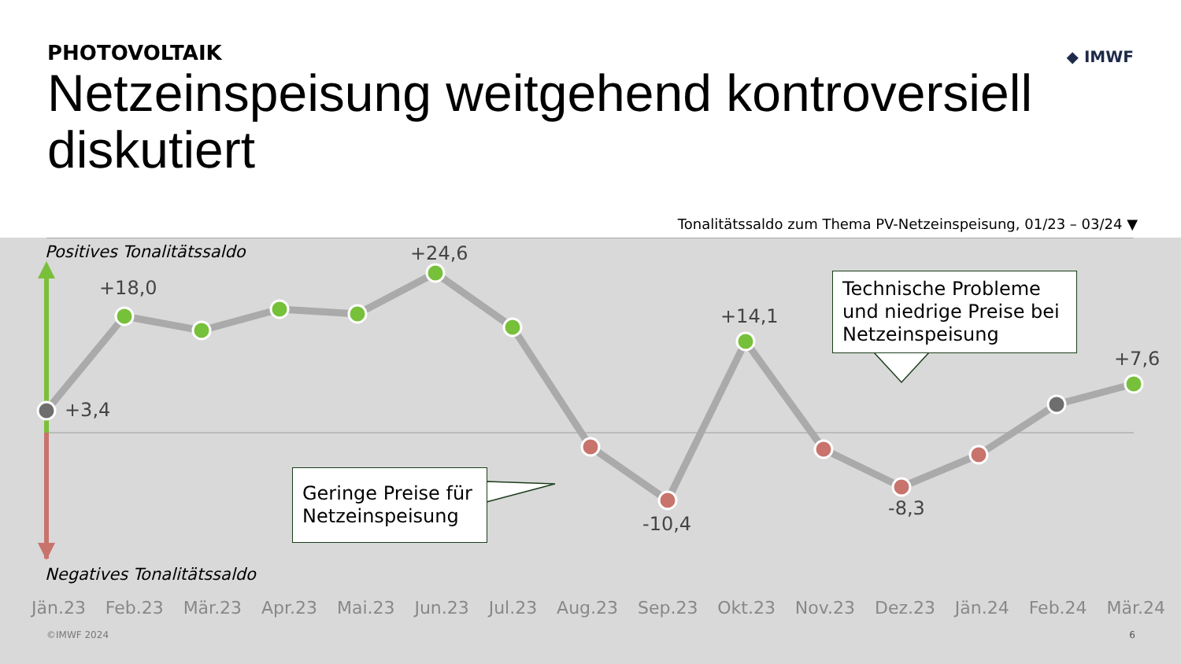PHOTOVOLTAIK
Netzeinspeisung weitgehend kontroversiell diskutiert
◆ IMWF
Tonalitätssaldo zum Thema PV-Netzeinspeisung, 01/23 – 03/24 ▼
Positives Tonalitätssaldo
+18,0
+24,6
+14,1
+7,6
+3,4
-10,4
-8,3
Technische Probleme und niedrige Preise bei Netzeinspeisung
Geringe Preise für Netzeinspeisung
Negatives Tonalitätssaldo
Jän.23 Feb.23 Mär.23 Apr.23 Mai.23 Jun.23 Jul.23 Aug.23 Sep.23 Okt.23 Nov.23 Dez.23 Jän.24 Feb.24 Mär.24
©IMWF 2024 6